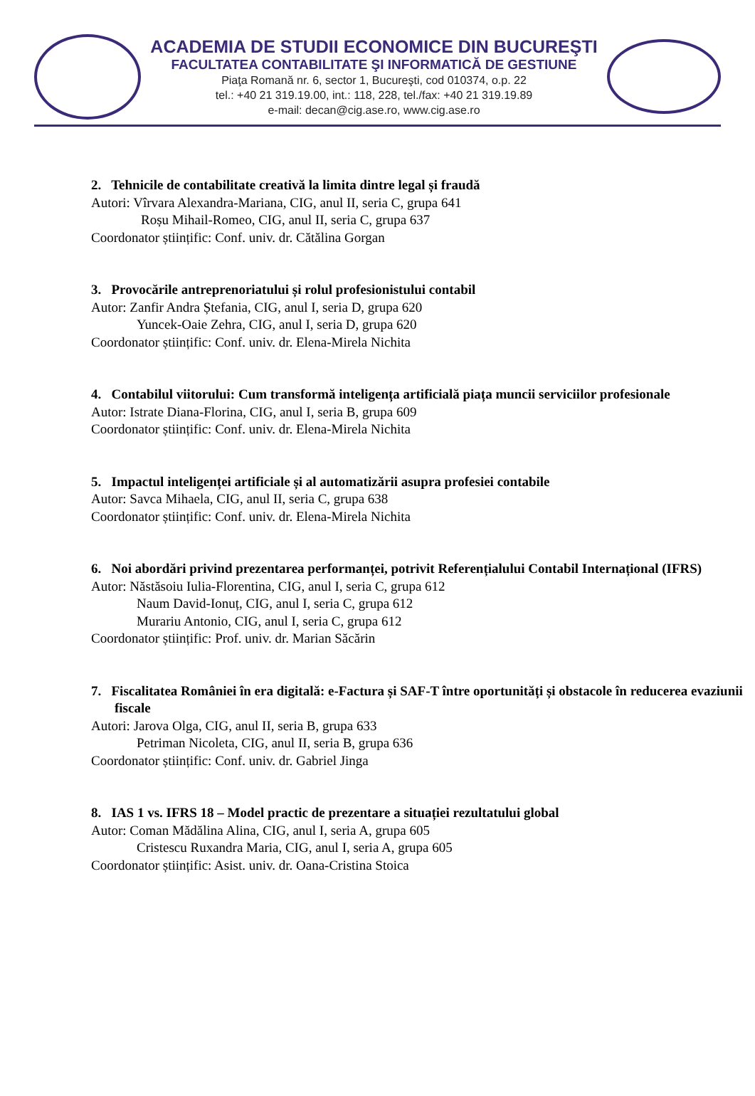ACADEMIA DE STUDII ECONOMICE DIN BUCUREŞTI
FACULTATEA CONTABILITATE ŞI INFORMATICĂ DE GESTIUNE
Piaţa Romană nr. 6, sector 1, Bucureşti, cod 010374, o.p. 22
tel.: +40 21 319.19.00, int.: 118, 228, tel./fax: +40 21 319.19.89
e-mail: decan@cig.ase.ro, www.cig.ase.ro
2. Tehnicile de contabilitate creativă la limita dintre legal și fraudă
Autori: Vîrvara Alexandra-Mariana, CIG, anul II, seria C, grupa 641
Roșu Mihail-Romeo, CIG, anul II, seria C, grupa 637
Coordonator științific: Conf. univ. dr. Cătălina Gorgan
3. Provocările antreprenoriatului și rolul profesionistului contabil
Autor: Zanfir Andra Ștefania, CIG, anul I, seria D, grupa 620
Yuncek-Oaie Zehra, CIG, anul I, seria D, grupa 620
Coordonator științific: Conf. univ. dr. Elena-Mirela Nichita
4. Contabilul viitorului: Cum transformă inteligența artificială piața muncii serviciilor profesionale
Autor: Istrate Diana-Florina, CIG, anul I, seria B, grupa 609
Coordonator științific: Conf. univ. dr. Elena-Mirela Nichita
5. Impactul inteligenței artificiale și al automatizării asupra profesiei contabile
Autor: Savca Mihaela, CIG, anul II, seria C, grupa 638
Coordonator științific: Conf. univ. dr. Elena-Mirela Nichita
6. Noi abordări privind prezentarea performanței, potrivit Referențialului Contabil Internațional (IFRS)
Autor: Năstăsoiu Iulia-Florentina, CIG, anul I, seria C, grupa 612
Naum David-Ionuț, CIG, anul I, seria C, grupa 612
Murariu Antonio, CIG, anul I, seria C, grupa 612
Coordonator științific: Prof. univ. dr. Marian Săcărin
7. Fiscalitatea României în era digitală: e-Factura și SAF-T între oportunități și obstacole în reducerea evaziunii fiscale
Autori: Jarova Olga, CIG, anul II, seria B, grupa 633
Petriman Nicoleta, CIG, anul II, seria B, grupa 636
Coordonator științific: Conf. univ. dr. Gabriel Jinga
8. IAS 1 vs. IFRS 18 – Model practic de prezentare a situației rezultatului global
Autor: Coman Mădălina Alina, CIG, anul I, seria A, grupa 605
Cristescu Ruxandra Maria, CIG, anul I, seria A, grupa 605
Coordonator științific: Asist. univ. dr. Oana-Cristina Stoica